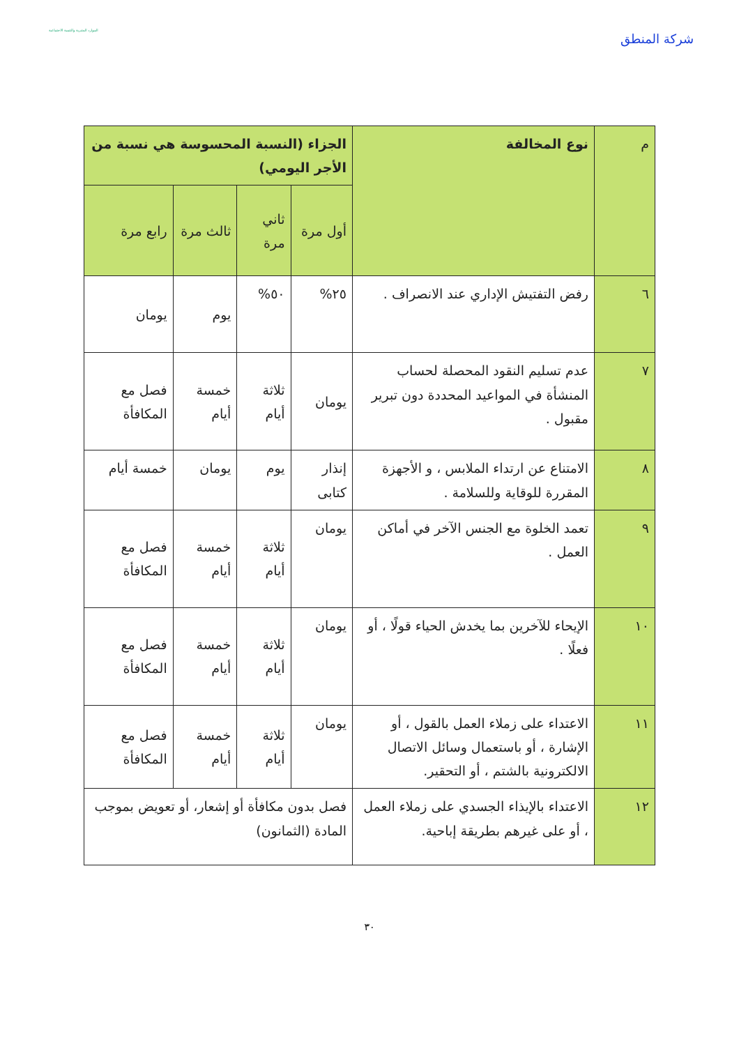شركة المنطق
الموارد البشرية والتنمية الاجتماعية
| م | نوع المخالفة | الجزاء (النسبة المحسوسة هي نسبة من الأجر اليومي) | | | |
| --- | --- | --- | --- | --- | --- |
| | | أول مرة | ثاني مرة | ثالث مرة | رابع مرة |
| ٦ | رفض التفتيش الإداري عند الانصراف . | ٢٥% | ٥٠% | يوم | يومان |
| ٧ | عدم تسليم النقود المحصلة لحساب المنشأة في المواعيد المحددة دون تبرير مقبول . | يومان | ثلاثة أيام | خمسة أيام | فصل مع المكافأة |
| ٨ | الامتناع عن ارتداء الملابس ، و الأجهزة المقررة للوقاية وللسلامة . | إنذار كتابى | يوم | يومان | خمسة أيام |
| ٩ | تعمد الخلوة مع الجنس الآخر في أماكن العمل . | يومان | ثلاثة أيام | خمسة أيام | فصل مع المكافأة |
| ١٠ | الإيحاء للآخرين بما يخدش الحياء قولًا ، أو فعلًا . | يومان | ثلاثة أيام | خمسة أيام | فصل مع المكافأة |
| ١١ | الاعتداء على زملاء العمل بالقول ، أو الإشارة ، أو باستعمال وسائل الاتصال الالكترونية بالشتم ، أو التحقير. | يومان | ثلاثة أيام | خمسة أيام | فصل مع المكافأة |
| ١٢ | الاعتداء بالإيذاء الجسدي على زملاء العمل ، أو على غيرهم بطريقة إباحية. | فصل بدون مكافأة أو إشعار، أو تعويض بموجب المادة (الثمانون) | | | |
٣٠